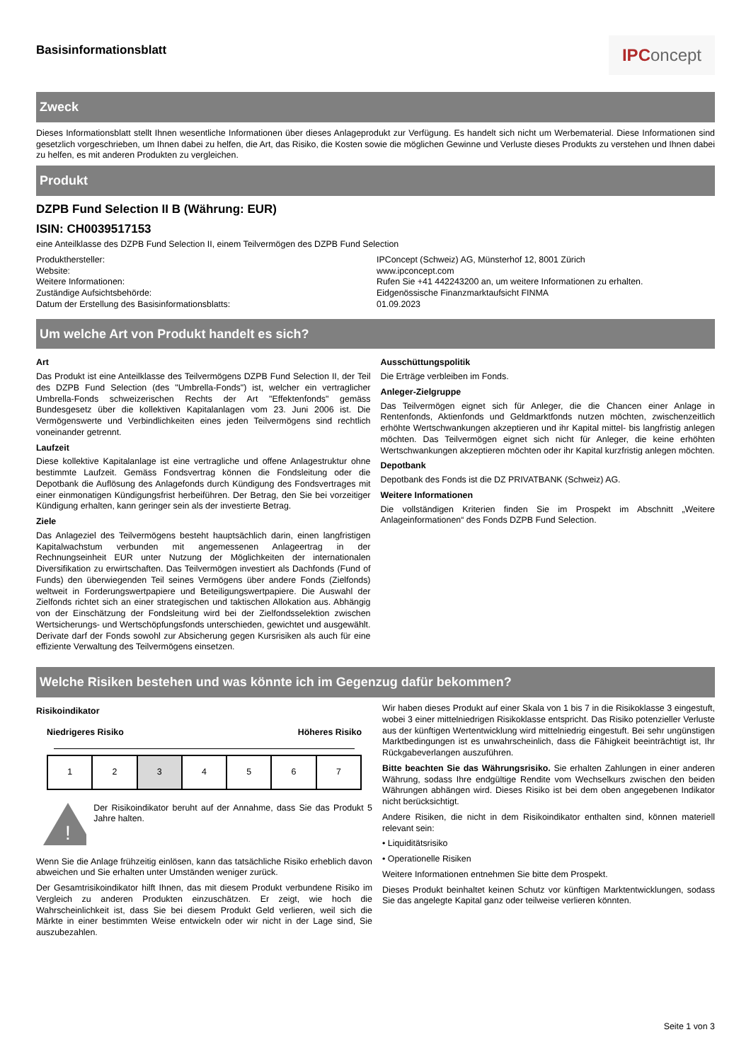Basisinformationsblatt
IPC oncept
Zweck
Dieses Informationsblatt stellt Ihnen wesentliche Informationen über dieses Anlageprodukt zur Verfügung. Es handelt sich nicht um Werbematerial. Diese Informationen sind gesetzlich vorgeschrieben, um Ihnen dabei zu helfen, die Art, das Risiko, die Kosten sowie die möglichen Gewinne und Verluste dieses Produkts zu verstehen und Ihnen dabei zu helfen, es mit anderen Produkten zu vergleichen.
Produkt
DZPB Fund Selection II B (Währung: EUR)
ISIN: CH0039517153
eine Anteilklasse des DZPB Fund Selection II, einem Teilvermögen des DZPB Fund Selection
Produkthersteller:
IPConcept (Schweiz) AG, Münsterhof 12, 8001 Zürich
Website:
www.ipconcept.com
Weitere Informationen:
Rufen Sie +41 442243200 an, um weitere Informationen zu erhalten.
Zuständige Aufsichtsbehörde:
Eidgenössische Finanzmarktaufsicht FINMA
Datum der Erstellung des Basisinformationsblatts:
01.09.2023
Um welche Art von Produkt handelt es sich?
Art
Das Produkt ist eine Anteilklasse des Teilvermögens DZPB Fund Selection II, der Teil des DZPB Fund Selection (des "Umbrella-Fonds") ist, welcher ein vertraglicher Umbrella-Fonds schweizerischen Rechts der Art "Effektenfonds" gemäss Bundesgesetz über die kollektiven Kapitalanlagen vom 23. Juni 2006 ist. Die Vermögenswerte und Verbindlichkeiten eines jeden Teilvermögens sind rechtlich voneinander getrennt.
Laufzeit
Diese kollektive Kapitalanlage ist eine vertragliche und offene Anlagestruktur ohne bestimmte Laufzeit. Gemäss Fondsvertrag können die Fondsleitung oder die Depotbank die Auflösung des Anlagefonds durch Kündigung des Fondsvertrages mit einer einmonatigen Kündigungsfrist herbeiführen. Der Betrag, den Sie bei vorzeitiger Kündigung erhalten, kann geringer sein als der investierte Betrag.
Ziele
Das Anlageziel des Teilvermögens besteht hauptsächlich darin, einen langfristigen Kapitalwachstum verbunden mit angemessenen Anlageertrag in der Rechnungseinheit EUR unter Nutzung der Möglichkeiten der internationalen Diversifikation zu erwirtschaften. Das Teilvermögen investiert als Dachfonds (Fund of Funds) den überwiegenden Teil seines Vermögens über andere Fonds (Zielfonds) weltweit in Forderungswertpapiere und Beteiligungswertpapiere. Die Auswahl der Zielfonds richtet sich an einer strategischen und taktischen Allokation aus. Abhängig von der Einschätzung der Fondsleitung wird bei der Zielfondsselektion zwischen Wertsicherungs- und Wertschöpfungsfonds unterschieden, gewichtet und ausgewählt. Derivate darf der Fonds sowohl zur Absicherung gegen Kursrisiken als auch für eine effiziente Verwaltung des Teilvermögens einsetzen.
Ausschüttungspolitik
Die Erträge verbleiben im Fonds.
Anleger-Zielgruppe
Das Teilvermögen eignet sich für Anleger, die die Chancen einer Anlage in Rentenfonds, Aktienfonds und Geldmarktfonds nutzen möchten, zwischenzeitlich erhöhte Wertschwankungen akzeptieren und ihr Kapital mittel- bis langfristig anlegen möchten. Das Teilvermögen eignet sich nicht für Anleger, die keine erhöhten Wertschwankungen akzeptieren möchten oder ihr Kapital kurzfristig anlegen möchten.
Depotbank
Depotbank des Fonds ist die DZ PRIVATBANK (Schweiz) AG.
Weitere Informationen
Die vollständigen Kriterien finden Sie im Prospekt im Abschnitt „Weitere Anlageinformationen“ des Fonds DZPB Fund Selection.
Welche Risiken bestehen und was könnte ich im Gegenzug dafür bekommen?
Risikoindikator
Niedrigeres Risiko Höheres Risiko
| 1 | 2 | 3 | 4 | 5 | 6 | 7 |
!
Der Risikoindikator beruht auf der Annahme, dass Sie das Produkt 5 Jahre halten.
Wenn Sie die Anlage frühzeitig einlösen, kann das tatsächliche Risiko erheblich davon abweichen und Sie erhalten unter Umständen weniger zurück.
Der Gesamtrisikoindikator hilft Ihnen, das mit diesem Produkt verbundene Risiko im Vergleich zu anderen Produkten einzuschätzen. Er zeigt, wie hoch die Wahrscheinlichkeit ist, dass Sie bei diesem Produkt Geld verlieren, weil sich die Märkte in einer bestimmten Weise entwickeln oder wir nicht in der Lage sind, Sie auszubezahlen.
Wir haben dieses Produkt auf einer Skala von 1 bis 7 in die Risikoklasse 3 eingestuft, wobei 3 einer mittelniedrigen Risikoklasse entspricht. Das Risiko potenzieller Verluste aus der künftigen Wertentwicklung wird mittelniedrig eingestuft. Bei sehr ungünstigen Marktbedingungen ist es unwahrscheinlich, dass die Fähigkeit beeinträchtigt ist, Ihr Rückgabeverlangen auszuführen.
Bitte beachten Sie das Währungsrisiko. Sie erhalten Zahlungen in einer anderen Währung, sodass Ihre endgültige Rendite vom Wechselkurs zwischen den beiden Währungen abhängen wird. Dieses Risiko ist bei dem oben angegebenen Indikator nicht berücksichtigt.
Andere Risiken, die nicht in dem Risikoindikator enthalten sind, können materiell relevant sein:
• Liquiditätsrisiko
• Operationelle Risiken
Weitere Informationen entnehmen Sie bitte dem Prospekt.
Dieses Produkt beinhaltet keinen Schutz vor künftigen Marktentwicklungen, sodass Sie das angelegte Kapital ganz oder teilweise verlieren könnten.
Seite 1 von 3